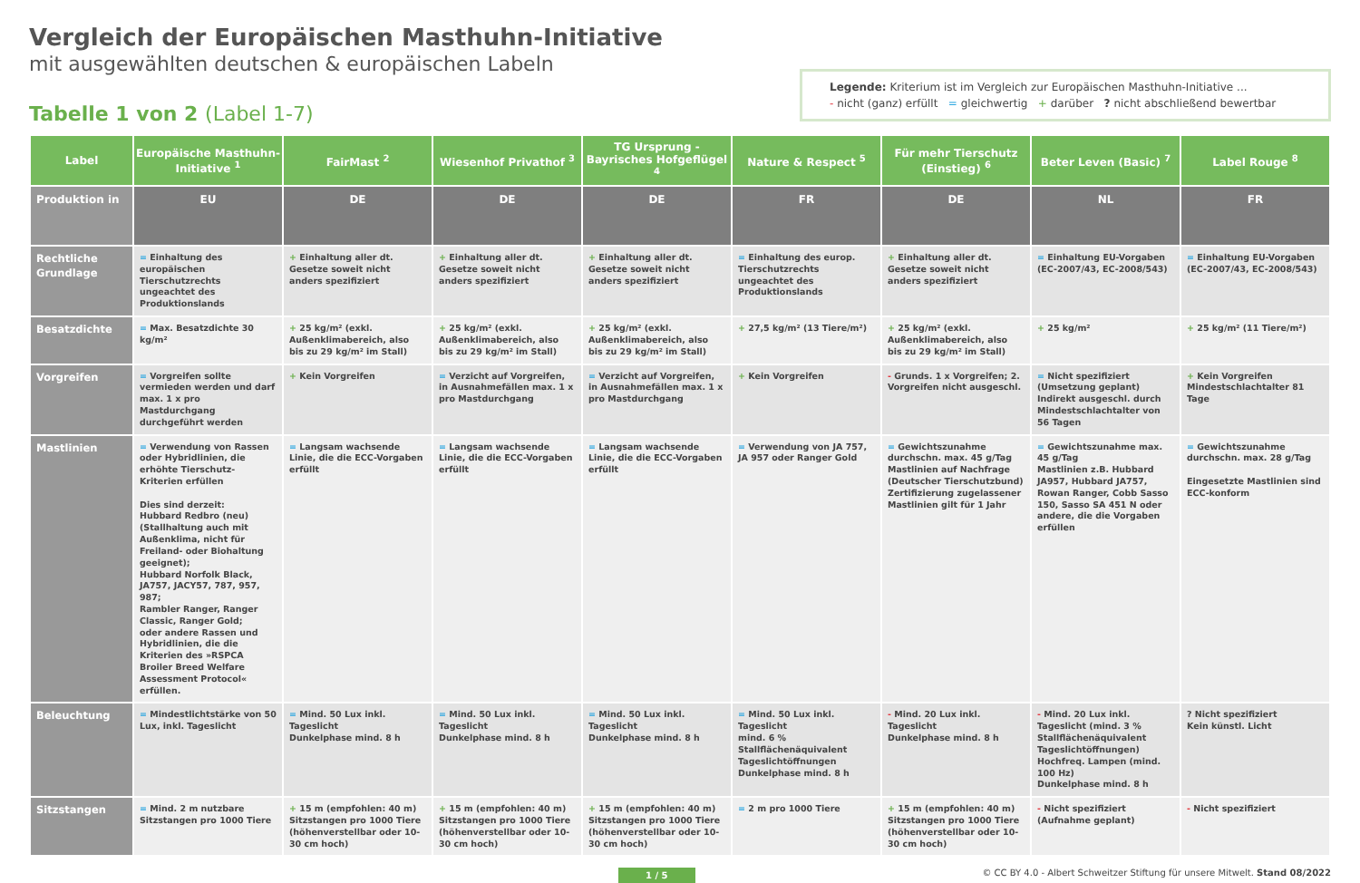Vergleich der Europäischen Masthuhn-Initiative
mit ausgewählten deutschen & europäischen Labeln
Tabelle 1 von 2 (Label 1-7)
Legende: Kriterium ist im Vergleich zur Europäischen Masthuhn-Initiative ...
- nicht (ganz) erfüllt = gleichwertig + darüber ? nicht abschließend bewertbar
| Label | Europäische Masthuhn-Initiative <sup>1</sup> | FairMast <sup>2</sup> | Wiesenhof Privathof <sup>3</sup> | TG Ursprung - Bayrisches Hofgeflügel <sup>4</sup> | Nature & Respect <sup>5</sup> | Für mehr Tierschutz (Einstieg) <sup>6</sup> | Beter Leven (Basic) <sup>7</sup> | Label Rouge <sup>8</sup> |
| --- | --- | --- | --- | --- | --- | --- | --- | --- |
| Produktion in | EU | DE | DE | DE | FR | DE | NL | FR |
| Rechtliche Grundlage | = Einhaltung des europäischen Tierschutzrechts ungeachtet des Produktionslands | + Einhaltung aller dt. Gesetze soweit nicht anders spezifiziert | + Einhaltung aller dt. Gesetze soweit nicht anders spezifiziert | + Einhaltung aller dt. Gesetze soweit nicht anders spezifiziert | = Einhaltung des europ. Tierschutzrechts ungeachtet des Produktionslands | + Einhaltung aller dt. Gesetze soweit nicht anders spezifiziert | = Einhaltung EU-Vorgaben (EC-2007/43, EC-2008/543) | = Einhaltung EU-Vorgaben (EC-2007/43, EC-2008/543) |
| Besatzdichte | = Max. Besatzdichte 30 kg/m² | + 25 kg/m² (exkl. Außenklimabereich, also bis zu 29 kg/m² im Stall) | + 25 kg/m² (exkl. Außenklimabereich, also bis zu 29 kg/m² im Stall) | + 25 kg/m² (exkl. Außenklimabereich, also bis zu 29 kg/m² im Stall) | + 27,5 kg/m² (13 Tiere/m²) | + 25 kg/m² (exkl. Außenklimabereich, also bis zu 29 kg/m² im Stall) | + 25 kg/m² | + 25 kg/m² (11 Tiere/m²) |
| Vorgreifen | = Vorgreifen sollte vermieden werden und darf max. 1 x pro Mastdurchgang durchgeführt werden | + Kein Vorgreifen | = Verzicht auf Vorgreifen, in Ausnahmefällen max. 1 x pro Mastdurchgang | = Verzicht auf Vorgreifen, in Ausnahmefällen max. 1 x pro Mastdurchgang | + Kein Vorgreifen | - Grunds. 1 x Vorgreifen; 2. Vorgreifen nicht ausgeschl. | = Nicht spezifiziert (Umsetzung geplant) Indirekt ausgeschl. durch Mindestschlachtalter von 56 Tagen | + Kein Vorgreifen Mindestschlachtalter 81 Tage |
| Mastlinien | = Verwendung von Rassen oder Hybridlinien, die erhöhte Tierschutz-Kriterien erfüllen Dies sind derzeit: Hubbard Redbro (neu) (Stallhaltung auch mit Außenklima, nicht für Freiland- oder Biohaltung geeignet); Hubbard Norfolk Black, JA757, JACY57, 787, 957, 987; Rambler Ranger, Ranger Classic, Ranger Gold; oder andere Rassen und Hybridlinien, die die Kriterien des »RSPCA Broiler Breed Welfare Assessment Protocol« erfüllen. | = Langsam wachsende Linie, die die ECC-Vorgaben erfüllt | = Langsam wachsende Linie, die die ECC-Vorgaben erfüllt | = Langsam wachsende Linie, die die ECC-Vorgaben erfüllt | = Verwendung von JA 757, JA 957 oder Ranger Gold | = Gewichtszunahme durchschn. max. 45 g/Tag Mastlinien auf Nachfrage (Deutscher Tierschutzbund) Zertifizierung zugelassener Mastlinien gilt für 1 Jahr | = Gewichtszunahme max. 45 g/Tag Mastlinien z.B. Hubbard JA957, Hubbard JA757, Rowan Ranger, Cobb Sasso 150, Sasso SA 451 N oder andere, die die Vorgaben erfüllen | = Gewichtszunahme durchschn. max. 28 g/Tag Eingesetzte Mastlinien sind ECC-konform |
| Beleuchtung | = Mindestlichtstärke von 50 Lux, inkl. Tageslicht | = Mind. 50 Lux inkl. Tageslicht Dunkelphase mind. 8 h | = Mind. 50 Lux inkl. Tageslicht Dunkelphase mind. 8 h | = Mind. 50 Lux inkl. Tageslicht Dunkelphase mind. 8 h | = Mind. 50 Lux inkl. Tageslicht mind. 6 % Stallflächenäquivalent Tageslichtöffnungen Dunkelphase mind. 8 h | - Mind. 20 Lux inkl. Tageslicht Dunkelphase mind. 8 h | - Mind. 20 Lux inkl. Tageslicht (mind. 3 % Stallflächenäquivalent Tageslichtöffnungen) Hochfreq. Lampen (mind. 100 Hz) Dunkelphase mind. 8 h | ? Nicht spezifiziert Kein künstl. Licht |
| Sitzstangen | = Mind. 2 m nutzbare Sitzstangen pro 1000 Tiere | + 15 m (empfohlen: 40 m) Sitzstangen pro 1000 Tiere (höhenverstellbar oder 10-30 cm hoch) | + 15 m (empfohlen: 40 m) Sitzstangen pro 1000 Tiere (höhenverstellbar oder 10-30 cm hoch) | + 15 m (empfohlen: 40 m) Sitzstangen pro 1000 Tiere (höhenverstellbar oder 10-30 cm hoch) | = 2 m pro 1000 Tiere | + 15 m (empfohlen: 40 m) Sitzstangen pro 1000 Tiere (höhenverstellbar oder 10-30 cm hoch) | - Nicht spezifiziert (Aufnahme geplant) | - Nicht spezifiziert |
1 / 5 © CC BY 4.0 - Albert Schweitzer Stiftung für unsere Mitwelt. Stand 08/2022